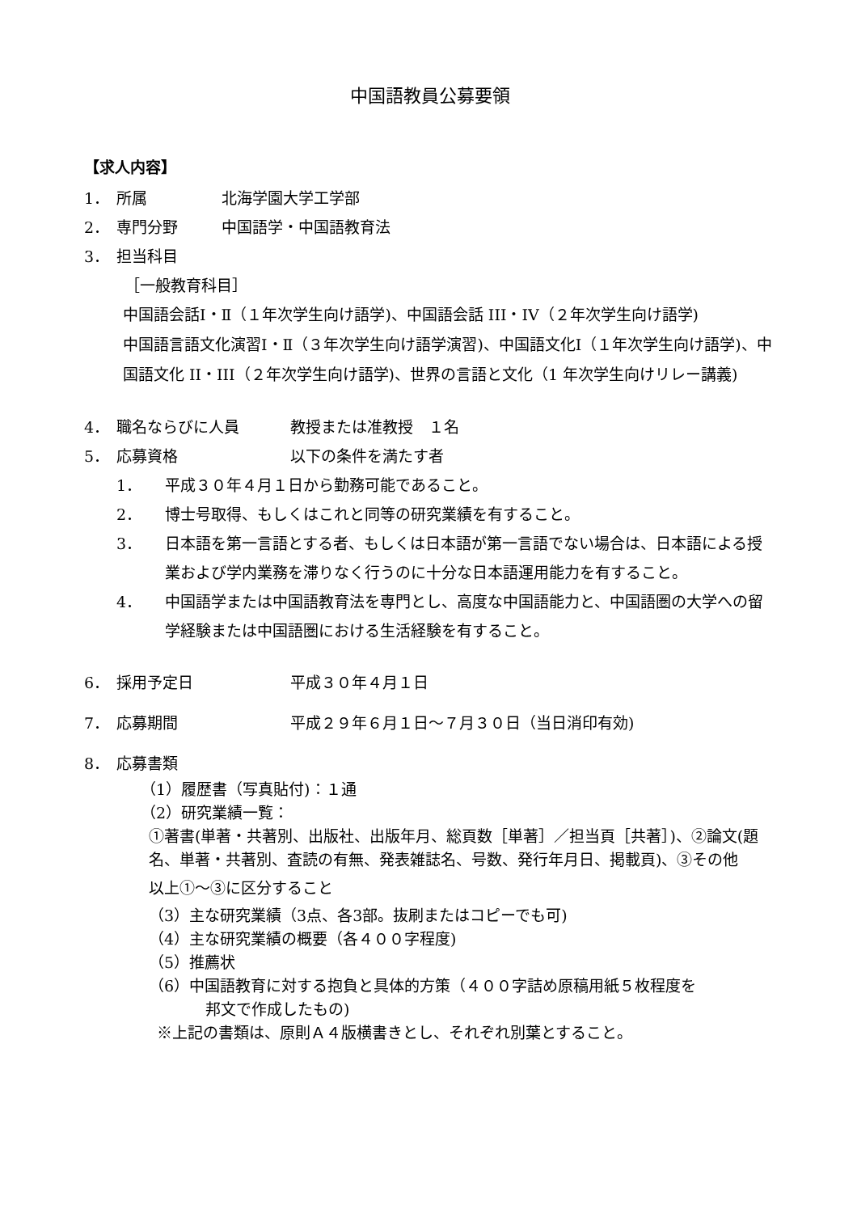中国語教員公募要領
【求人内容】
1． 所属 北海学園大学工学部
2． 専門分野 中国語学・中国語教育法
3． 担当科目
［一般教育科目］
中国語会話Ⅰ・Ⅱ（１年次学生向け語学)、中国語会話 III・IV（２年次学生向け語学)
中国語言語文化演習Ⅰ・Ⅱ（３年次学生向け語学演習)、中国語文化Ⅰ（１年次学生向け語学)、中国語文化 II・III（２年次学生向け語学)、世界の言語と文化（1 年次学生向けリレー講義)
4． 職名ならびに人員 教授または准教授　１名
5． 応募資格 以下の条件を満たす者
1． 平成３０年４月１日から勤務可能であること。
2． 博士号取得、もしくはこれと同等の研究業績を有すること。
3． 日本語を第一言語とする者、もしくは日本語が第一言語でない場合は、日本語による授業および学内業務を滞りなく行うのに十分な日本語運用能力を有すること。
4． 中国語学または中国語教育法を専門とし、高度な中国語能力と、中国語圏の大学への留学経験または中国語圏における生活経験を有すること。
6． 採用予定日 平成３０年４月１日
7． 応募期間 平成２９年６月１日～７月３０日（当日消印有効)
8． 応募書類
（1）履歴書（写真貼付)：１通
（2）研究業績一覧：
①著書(単著・共著別、出版社、出版年月、総頁数［単著］／担当頁［共著］)、②論文(題名、単著・共著別、査読の有無、発表雑誌名、号数、発行年月日、掲載頁)、③その他
以上①～③に区分すること
（3）主な研究業績（3点、各3部。抜刷またはコピーでも可)
（4）主な研究業績の概要（各４００字程度)
（5）推薦状
（6）中国語教育に対する抱負と具体的方策（４００字詰め原稿用紙５枚程度を
邦文で作成したもの)
※上記の書類は、原則Ａ４版横書きとし、それぞれ別葉とすること。